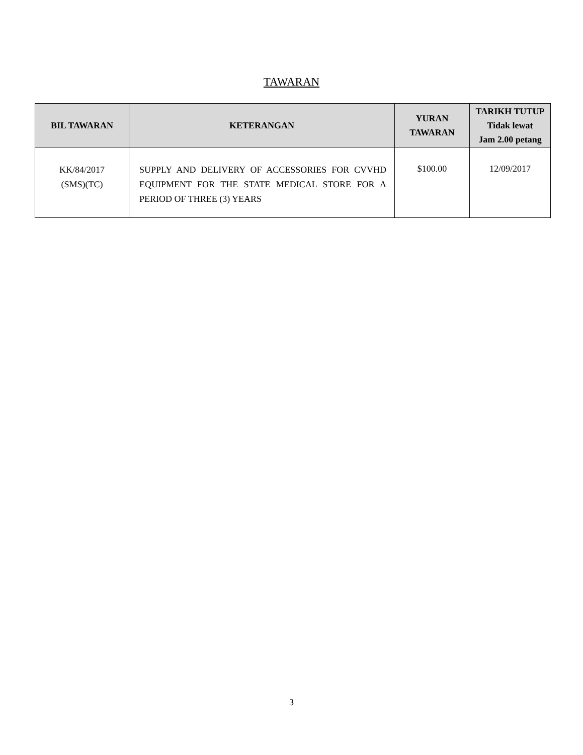TAWARAN
| BIL TAWARAN | KETERANGAN | YURAN TAWARAN | TARIKH TUTUP Tidak lewat Jam 2.00 petang |
| --- | --- | --- | --- |
| KK/84/2017 (SMS)(TC) | SUPPLY AND DELIVERY OF ACCESSORIES FOR CVVHD EQUIPMENT FOR THE STATE MEDICAL STORE FOR A PERIOD OF THREE (3) YEARS | $100.00 | 12/09/2017 |
3